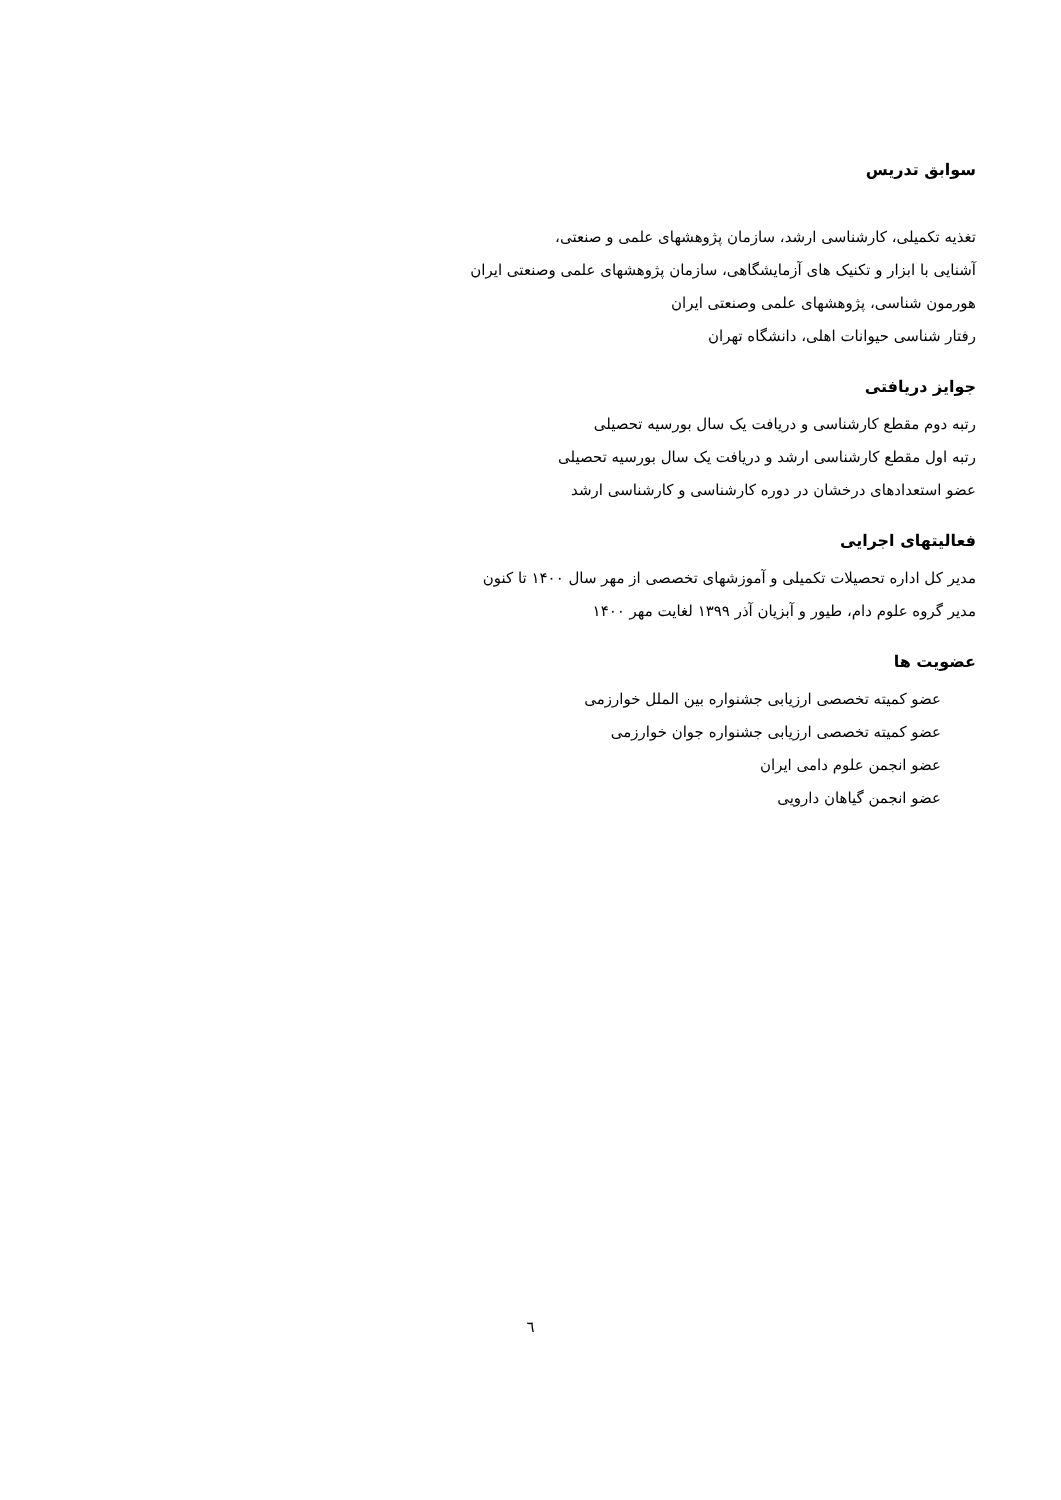سوابق تدریس
تغذیه تکمیلی، کارشناسی ارشد، سازمان پژوهشهای علمی و صنعتی،
آشنایی با ابزار و تکنیک های آزمایشگاهی، سازمان پژوهشهای علمی وصنعتی ایران
هورمون شناسی، پژوهشهای علمی وصنعتی ایران
رفتار شناسی حیوانات اهلی، دانشگاه تهران
جوایز دریافتی
رتبه دوم مقطع کارشناسی و دریافت یک سال بورسیه تحصیلی
رتبه اول مقطع کارشناسی ارشد و دریافت یک سال بورسیه تحصیلی
عضو استعدادهای درخشان در دوره کارشناسی و کارشناسی ارشد
فعالیتهای اجرایی
مدیر کل اداره تحصیلات تکمیلی و آموزشهای تخصصی از مهر سال ۱۴۰۰ تا کنون
مدیر گروه علوم دام، طیور و آبزیان آذر ۱۳۹۹ لغایت مهر ۱۴۰۰
عضویت ها
عضو کمیته تخصصی ارزیابی جشنواره بین الملل خوارزمی
عضو کمیته تخصصی ارزیابی جشنواره جوان خوارزمی
عضو انجمن علوم دامی ایران
عضو انجمن گیاهان دارویی
٦